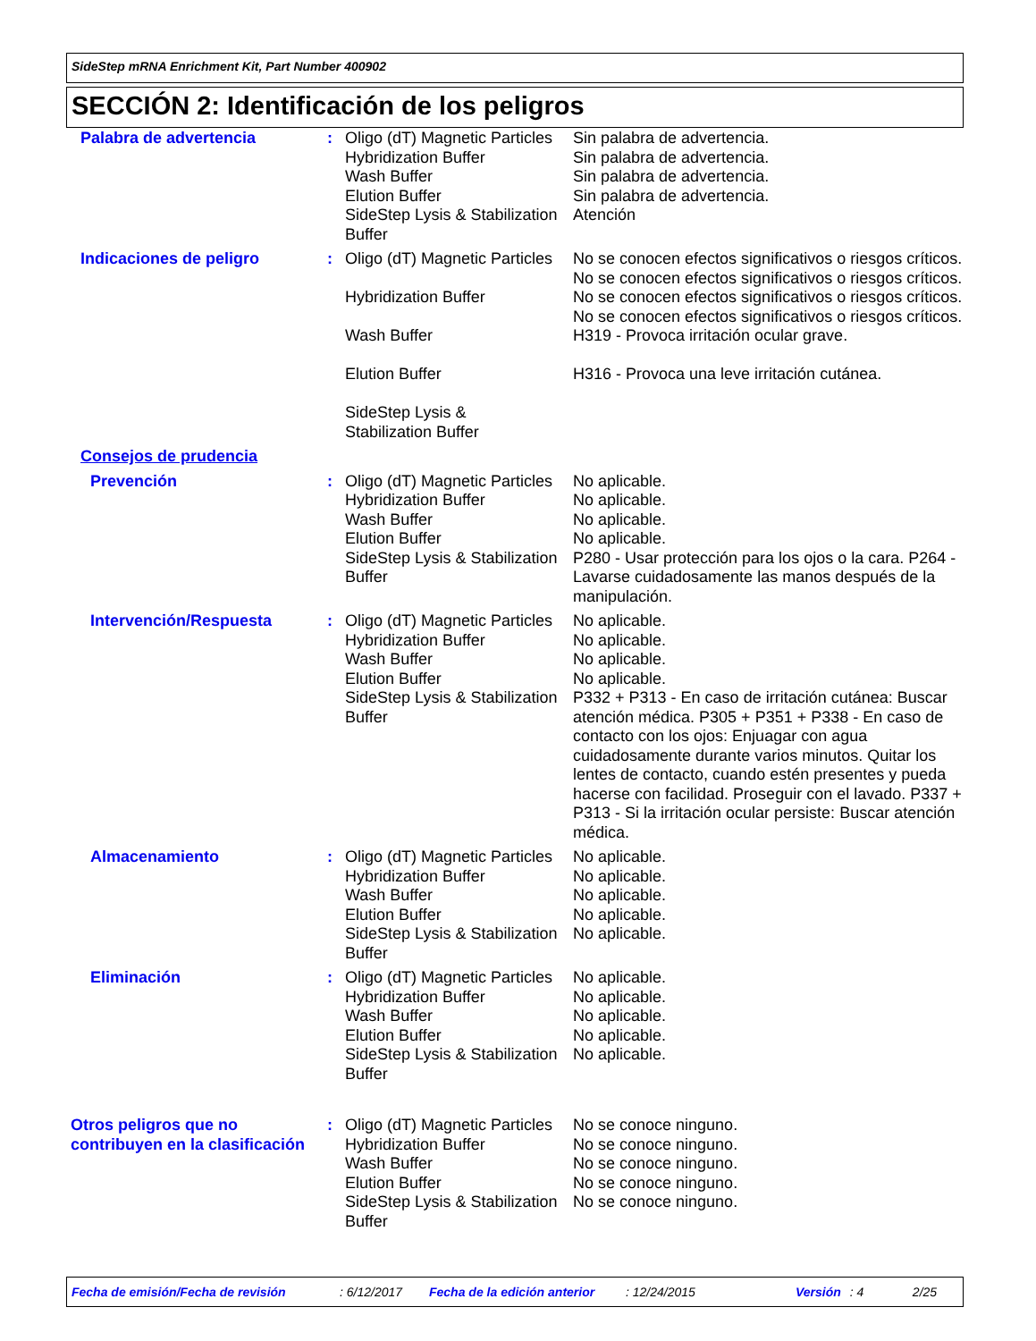SideStep mRNA Enrichment Kit, Part Number 400902
SECCIÓN 2: Identificación de los peligros
| Palabra de advertencia | : | Oligo (dT) Magnetic Particles Hybridization Buffer Wash Buffer Elution Buffer SideStep Lysis & Stabilization Buffer | Sin palabra de advertencia. Sin palabra de advertencia. Sin palabra de advertencia. Sin palabra de advertencia. Atención |
| Indicaciones de peligro | : | Oligo (dT) Magnetic Particles Hybridization Buffer Wash Buffer Elution Buffer SideStep Lysis & Stabilization Buffer | No se conocen efectos significativos o riesgos críticos. No se conocen efectos significativos o riesgos críticos. No se conocen efectos significativos o riesgos críticos. No se conocen efectos significativos o riesgos críticos. H319 - Provoca irritación ocular grave. H316 - Provoca una leve irritación cutánea. |
| Consejos de prudencia | | | |
| Prevención | : | Oligo (dT) Magnetic Particles Hybridization Buffer Wash Buffer Elution Buffer SideStep Lysis & Stabilization Buffer | No aplicable. No aplicable. No aplicable. No aplicable. P280 - Usar protección para los ojos o la cara. P264 - Lavarse cuidadosamente las manos después de la manipulación. |
| Intervención/Respuesta | : | Oligo (dT) Magnetic Particles Hybridization Buffer Wash Buffer Elution Buffer SideStep Lysis & Stabilization Buffer | No aplicable. No aplicable. No aplicable. No aplicable. P332 + P313 - En caso de irritación cutánea: Buscar atención médica. P305 + P351 + P338 - En caso de contacto con los ojos: Enjuagar con agua cuidadosamente durante varios minutos. Quitar los lentes de contacto, cuando estén presentes y pueda hacerse con facilidad. Proseguir con el lavado. P337 + P313 - Si la irritación ocular persiste: Buscar atención médica. |
| Almacenamiento | : | Oligo (dT) Magnetic Particles Hybridization Buffer Wash Buffer Elution Buffer SideStep Lysis & Stabilization Buffer | No aplicable. No aplicable. No aplicable. No aplicable. No aplicable. |
| Eliminación | : | Oligo (dT) Magnetic Particles Hybridization Buffer Wash Buffer Elution Buffer SideStep Lysis & Stabilization Buffer | No aplicable. No aplicable. No aplicable. No aplicable. No aplicable. |
| Otros peligros que no contribuyen en la clasificación | : | Oligo (dT) Magnetic Particles Hybridization Buffer Wash Buffer Elution Buffer SideStep Lysis & Stabilization Buffer | No se conoce ninguno. No se conoce ninguno. No se conoce ninguno. No se conoce ninguno. No se conoce ninguno. |
Fecha de emisión/Fecha de revisión: 6/12/2017 Fecha de la edición anterior: 12/24/2015 Versión: 4 2/25